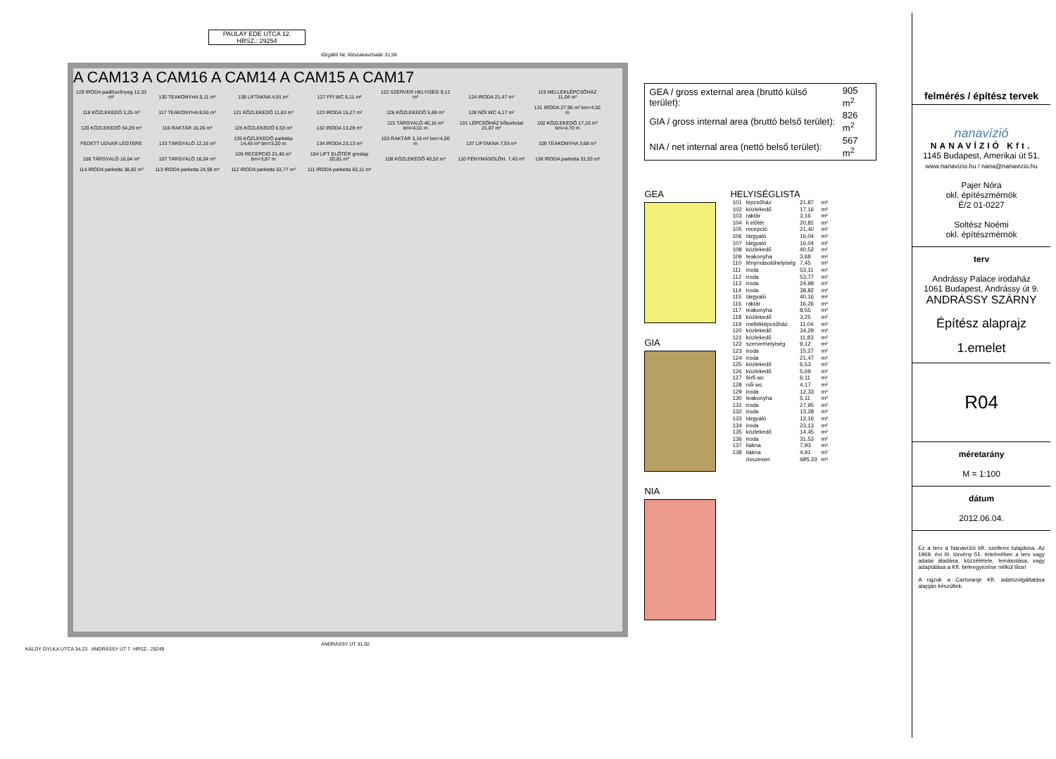PAULAY EDE UTCA 12.
HRSZ.: 29254
tűzgátló fal, tűzszakaszhatár 31,56
A CAM13 A CAM16 A CAM14 A CAM15 A CAM17
129 IRODA padlószőnyeg 12,33 m²
130 TEAKONYHA 5,11 m² 138 LIFTAKNA 4,91 m² 127 FFI WC 6,11 m²
122 SZERVER HELYISÉG 9,12 m²
124 IRODA 21,47 m²
119 MELLÉKLÉPCSŐHÁZ 11,04 m²
118 KÖZLEKEDŐ 3,25 m² 117 TEAKONYHA 8,55 m² 121 KÖZLEKEDŐ 11,83 m² 123 IRODA 15,27 m² 126 KÖZLEKEDŐ 5,69 m² 128 NŐI WC 4,17 m²
131 IRODA 27,95 m² bm=4,02 m
120 KÖZLEKEDŐ 34,29 m² 116 RAKTÁR 16,26 m² 125 KÖZLEKEDŐ 6,53 m² 132 IRODA 13,28 m²
115 TÁRGYALÓ 40,16 m² bm=4,01 m
101 LÉPCSŐHÁZ kőburkolat 21,87 m²
102 KÖZLEKEDŐ 17,16 m² bm=4,70 m
FEDETT UDVAR LÉGTERE 133 TÁRGYALÓ 12,16 m²
135 KÖZLEKEDŐ parketta 14,45 m² bm=3,20 m
134 IRODA 23,13 m²
103 RAKTÁR 3,16 m² bm=4,00 m
137 LIFTAKNA 7,93 m² 109 TEAKONYHA 3,68 m² 106 TÁRGYALÓ 16,04 m² 107 TÁRGYALÓ 16,04 m²
105 RECEPCIÓ 21,40 m² bm=3,87 m
104 LIFT ELŐTÉR greslap 20,81 m²
108 KÖZLEKEDŐ 40,52 m²
110 FÉNYMÁSOLÓH. 7,45 m²
136 IRODA parketta 31,53 m²
114 IRODA parketta 38,82 m²
113 IRODA parketta 24,98 m²
112 IRODA parketta 53,77 m²
111 IRODA parketta 63,11 m²
ANDRÁSSY ÚT 31,02
KÁLDY GYULA UTCA 34,23 ANDRÁSSY ÚT 7. HRSZ.: 29249
| GEA / gross external area (bruttó külső terület): | 905 m<sup>2</sup> |
| GIA / gross internal area (bruttó belső terület): | 826 m<sup>2</sup> |
| NIA / net internal area (nettó belső terület): | 567 m<sup>2</sup> |
GEA
GIA
NIA
HELYISÉGLISTA
| 101 | lépcsőház | 21,87 | m² |
| 102 | közlekedő | 17,16 | m² |
| 103 | raktár | 3,16 | m² |
| 104 | li előtér | 20,81 | m² |
| 105 | recepció | 21,40 | m² |
| 106 | tárgyaló | 16,04 | m² |
| 107 | tárgyaló | 16,04 | m² |
| 108 | közlekedő | 40,52 | m² |
| 109 | teakonyha | 3,68 | m² |
| 110 | fénymásolóhelyiség | 7,45 | m² |
| 111 | iroda | 53,11 | m² |
| 112 | iroda | 53,77 | m² |
| 113 | iroda | 24,98 | m² |
| 114 | iroda | 38,82 | m² |
| 115 | tárgyaló | 40,16 | m² |
| 116 | raktár | 16,26 | m² |
| 117 | teakonyha | 8,55 | m² |
| 118 | közlekedő | 3,25 | m² |
| 119 | melléklépcsőház | 11,04 | m² |
| 120 | közlekedő | 34,29 | m² |
| 121 | közlekedő | 11,83 | m² |
| 122 | szerverhelyiség | 9,12 | m² |
| 123 | iroda | 15,27 | m² |
| 124 | iroda | 21,47 | m² |
| 125 | közlekedő | 6,53 | m² |
| 126 | közlekedő | 5,69 | m² |
| 127 | férfi wc | 6,11 | m² |
| 128 | női wc | 4,17 | m² |
| 129 | iroda | 12,33 | m² |
| 130 | teakonyha | 5,11 | m² |
| 131 | iroda | 27,95 | m² |
| 132 | iroda | 13,28 | m² |
| 133 | tárgyaló | 12,16 | m² |
| 134 | iroda | 23,13 | m² |
| 135 | közlekedő | 14,45 | m² |
| 136 | iroda | 31,53 | m² |
| 137 | liakna | 7,93 | m² |
| 138 | liakna | 4,91 | m² |
| | összesen | 685,33 | m² |
felmérés / építész tervek
nanavízió
NANAVÍZIÓ Kft.
1145 Budapest, Amerikai út 51.
www.nanavizio.hu / nana@nanavizio.hu
Pajer Nóra
okl. építészmérnök
É/2 01-0227
Soltész Noémi
okl. építészmérnök
terv
Andrássy Palace irodaház
1061 Budapest, Andrássy út 9.
ANDRÁSSY SZÁRNY
Építész alaprajz
1.emelet
R04
méretarány
M = 1:100
dátum
2012.06.04.
Ez a terv a Nanavízió kft. szellemi tulajdona. Az 1969. évi III. törvény 51. értelmében a terv vagy adatai átadása, közzététele, lemásolása, vagy adaptálása a Kft. beleegyezése nélkül tilos!
A rajzok a Cartoranje Kft. adatszolgáltatása alapján készültek.